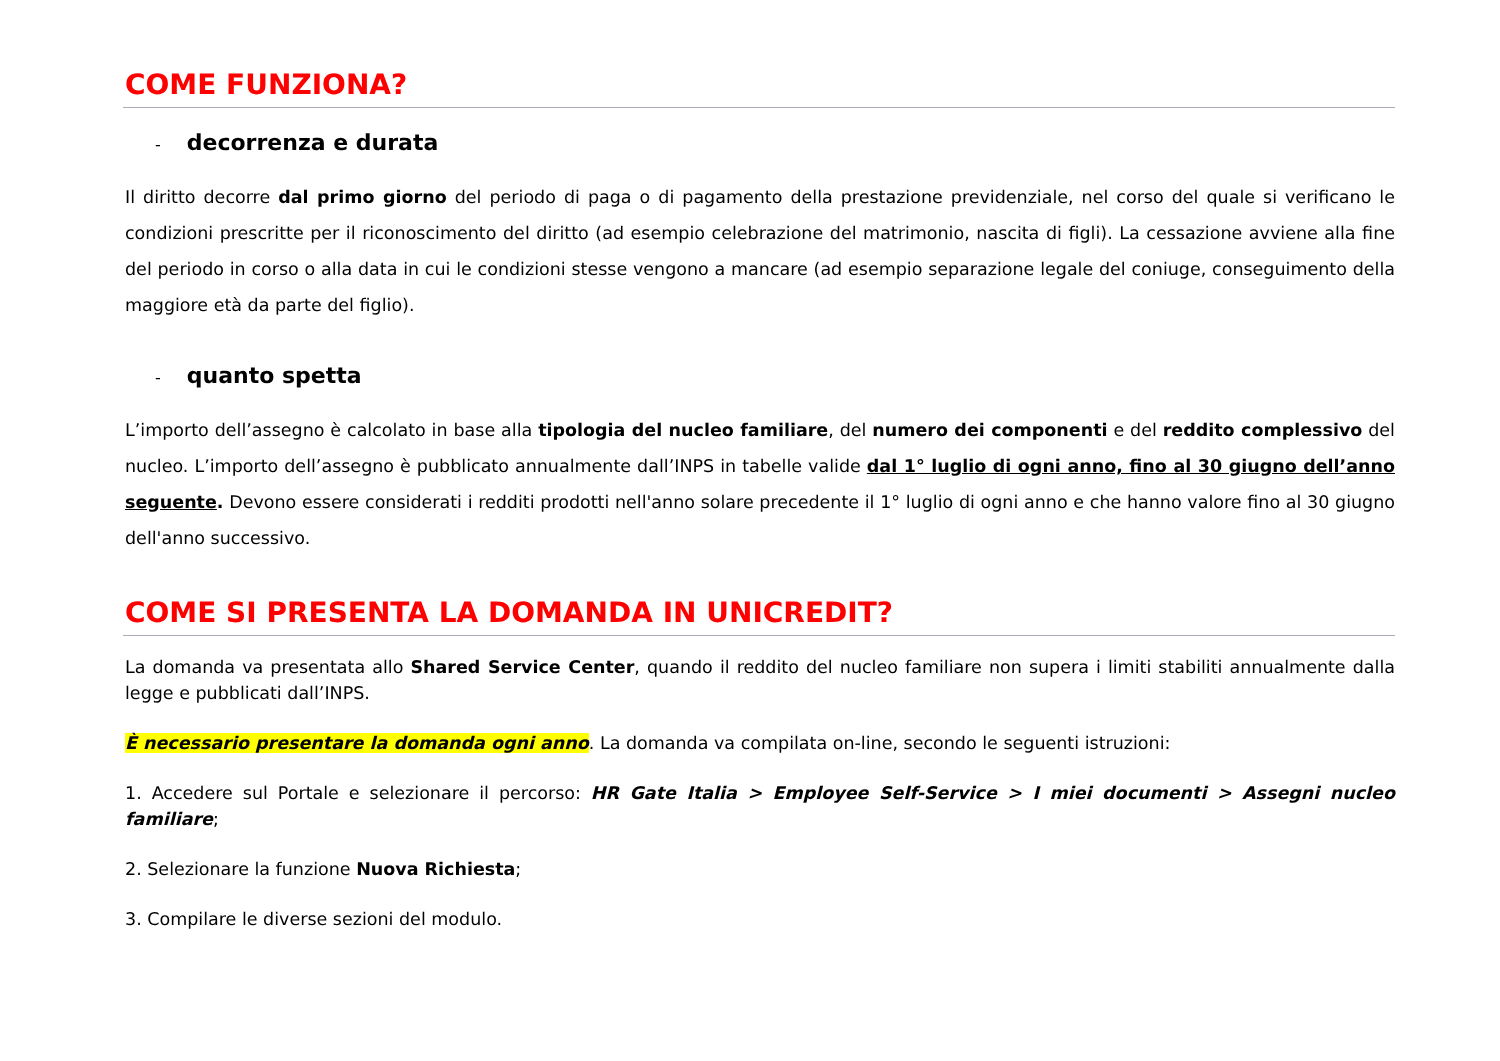COME FUNZIONA?
- decorrenza e durata
Il diritto decorre dal primo giorno del periodo di paga o di pagamento della prestazione previdenziale, nel corso del quale si verificano le condizioni prescritte per il riconoscimento del diritto (ad esempio celebrazione del matrimonio, nascita di figli). La cessazione avviene alla fine del periodo in corso o alla data in cui le condizioni stesse vengono a mancare (ad esempio separazione legale del coniuge, conseguimento della maggiore età da parte del figlio).
- quanto spetta
L’importo dell’assegno è calcolato in base alla tipologia del nucleo familiare, del numero dei componenti e del reddito complessivo del nucleo. L’importo dell’assegno è pubblicato annualmente dall’INPS in tabelle valide dal 1° luglio di ogni anno, fino al 30 giugno dell’anno seguente. Devono essere considerati i redditi prodotti nell'anno solare precedente il 1° luglio di ogni anno e che hanno valore fino al 30 giugno dell'anno successivo.
COME SI PRESENTA LA DOMANDA IN UNICREDIT?
La domanda va presentata allo Shared Service Center, quando il reddito del nucleo familiare non supera i limiti stabiliti annualmente dalla legge e pubblicati dall’INPS.
È necessario presentare la domanda ogni anno. La domanda va compilata on-line, secondo le seguenti istruzioni:
1. Accedere sul Portale e selezionare il percorso: HR Gate Italia > Employee Self-Service > I miei documenti > Assegni nucleo familiare;
2. Selezionare la funzione Nuova Richiesta;
3. Compilare le diverse sezioni del modulo.